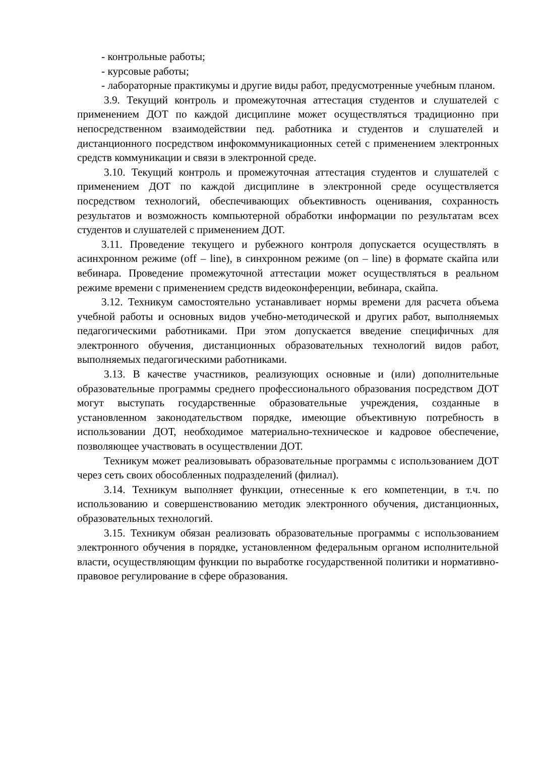- контрольные работы;
- курсовые работы;
- лабораторные практикумы и другие виды работ, предусмотренные учебным планом.
3.9. Текущий контроль и промежуточная аттестация студентов и слушателей с применением ДОТ по каждой дисциплине может осуществляться традиционно при непосредственном взаимодействии пед. работника и студентов и слушателей и дистанционного посредством инфокоммуникационных сетей с применением электронных средств коммуникации и связи в электронной среде.
3.10. Текущий контроль и промежуточная аттестация студентов и слушателей с применением ДОТ по каждой дисциплине в электронной среде осуществляется посредством технологий, обеспечивающих объективность оценивания, сохранность результатов и возможность компьютерной обработки информации по результатам всех студентов и слушателей с применением ДОТ.
3.11. Проведение текущего и рубежного контроля допускается осуществлять в асинхронном режиме (off – line), в синхронном режиме (on – line) в формате скайпа или вебинара. Проведение промежуточной аттестации может осуществляться в реальном режиме времени с применением средств видеоконференции, вебинара, скайпа.
3.12. Техникум самостоятельно устанавливает нормы времени для расчета объема учебной работы и основных видов учебно-методической и других работ, выполняемых педагогическими работниками. При этом допускается введение специфичных для электронного обучения, дистанционных образовательных технологий видов работ, выполняемых педагогическими работниками.
3.13. В качестве участников, реализующих основные и (или) дополнительные образовательные программы среднего профессионального образования посредством ДОТ могут выступать государственные образовательные учреждения, созданные в установленном законодательством порядке, имеющие объективную потребность в использовании ДОТ, необходимое материально-техническое и кадровое обеспечение, позволяющее участвовать в осуществлении ДОТ.
Техникум может реализовывать образовательные программы с использованием ДОТ через сеть своих обособленных подразделений (филиал).
3.14. Техникум выполняет функции, отнесенные к его компетенции, в т.ч. по использованию и совершенствованию методик электронного обучения, дистанционных, образовательных технологий.
3.15. Техникум обязан реализовать образовательные программы с использованием электронного обучения в порядке, установленном федеральным органом исполнительной власти, осуществляющим функции по выработке государственной политики и нормативно-правовое регулирование в сфере образования.